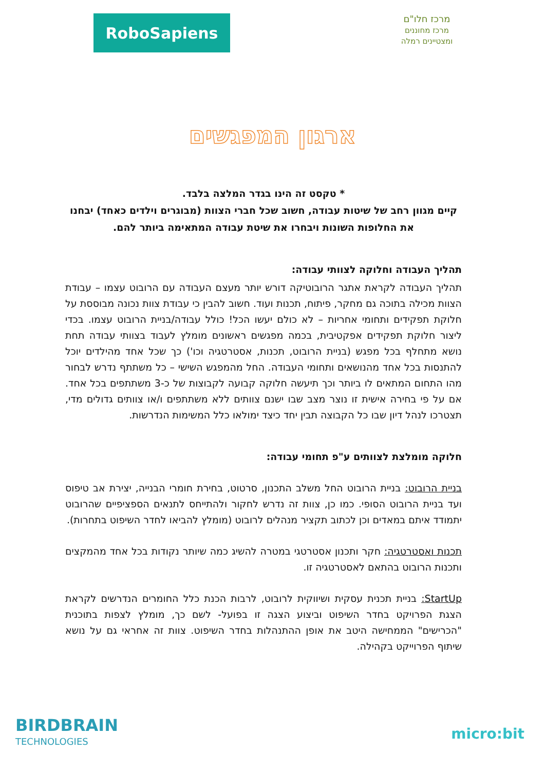RoboSapiens
מרכז חלו"ם
מרכז מחוננים ומצטיינים רמלה
ארגון המפגשים
* טקסט זה הינו בגדר המלצה בלבד.
קיים מגוון רחב של שיטות עבודה, חשוב שכל חברי הצוות (מבוגרים וילדים כאחד) יבחנו את החלופות השונות ויבחרו את שיטת עבודה המתאימה ביותר להם.
תהליך העבודה וחלוקה לצוותי עבודה:
תהליך העבודה לקראת אתגר הרובוטיקה דורש יותר מעצם העבודה עם הרובוט עצמו – עבודת הצוות מכילה בתוכה גם מחקר, פיתוח, תכנות ועוד. חשוב להבין כי עבודת צוות נכונה מבוססת על חלוקת תפקידים ותחומי אחריות – לא כולם יעשו הכל! כולל עבודה/בניית הרובוט עצמו. בכדי ליצור חלוקת תפקידים אפקטיבית, בכמה מפגשים ראשונים מומלץ לעבוד בצוותי עבודה תחת נושא מתחלף בכל מפגש (בניית הרובוט, תכנות, אסטרטגיה וכו') כך שכל אחד מהילדים יוכל להתנסות בכל אחד מהנושאים ותחומי העבודה. החל מהמפגש השישי – כל משתתף נדרש לבחור מהו התחום המתאים לו ביותר וכך תיעשה חלוקה קבועה לקבוצות של כ-3 משתתפים בכל אחד. אם על פי בחירה אישית זו נוצר מצב שבו ישנם צוותים ללא משתתפים ו/או צוותים גדולים מדי, תצטרכו לנהל דיון שבו כל הקבוצה תבין יחד כיצד ימולאו כלל המשימות הנדרשות.
חלוקה מומלצת לצוותים ע"פ תחומי עבודה:
בניית הרובוט: בניית הרובוט החל משלב התכנון, סרטוט, בחירת חומרי הבנייה, יצירת אב טיפוס ועד בניית הרובוט הסופי. כמו כן, צוות זה נדרש לחקור ולהתייחס לתנאים הספציפיים שהרובוט יתמודד איתם במאדים וכן לכתוב תקציר מנהלים לרובוט (מומלץ להביאו לחדר השיפוט בתחרות).
תכנות ואסטרטגיה: חקר ותכנון אסטרטגי במטרה להשיג כמה שיותר נקודות בכל אחד מהמקצים ותכנות הרובוט בהתאם לאסטרטגיה זו.
StartUp: בניית תכנית עסקית ושיווקית לרובוט, לרבות הכנת כלל החומרים הנדרשים לקראת הצגת הפרויקט בחדר השיפוט וביצוע הצגה זו בפועל- לשם כך, מומלץ לצפות בתוכנית "הכרישים" הממחישה היטב את אופן ההתנהלות בחדר השיפוט. צוות זה אחראי גם על נושא שיתוף הפרוייקט בקהילה.
BIRDBRAIN
TECHNOLOGIES
micro:bit